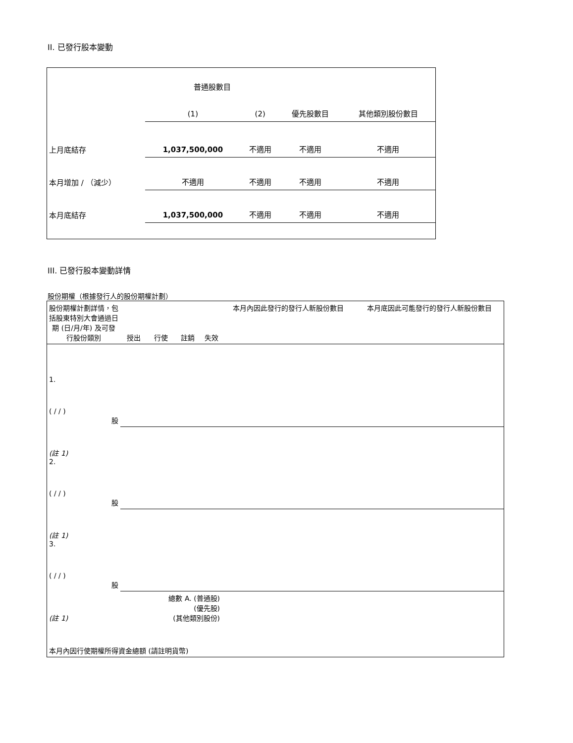II. 已發行股本變動
| | 普通股數目 | | | |
| | (1) | (2) | 優先股數目 | 其他類別股份數目 |
| 上月底結存 | 1,037,500,000 | 不適用 | 不適用 | 不適用 |
| 本月增加 / （減少） | 不適用 | 不適用 | 不適用 | 不適用 |
| 本月底結存 | 1,037,500,000 | 不適用 | 不適用 | 不適用 |
III. 已發行股本變動詳情
股份期權（根據發行人的股份期權計劃）
| 股份期權計劃詳情，包括股東特別大會通過日期 (日/月/年) 及可發行股份類別 | 授出 | 行使 | 註銷 | 失效 | 本月內因此發行的發行人新股份數目 | 本月底因此可能發行的發行人新股份數目 |
| 1. ( / / ) 股 | | | | | | |
| (註 1) 2. ( / / ) 股 | | | | | | |
| (註 1) 3. ( / / ) 股 | | | | | | |
| (註 1) | 總數 A. (普通股) (優先股) (其他類別股份) | | | | | |
| 本月內因行使期權所得資金總額 (請註明貨幣) | | | | | | |